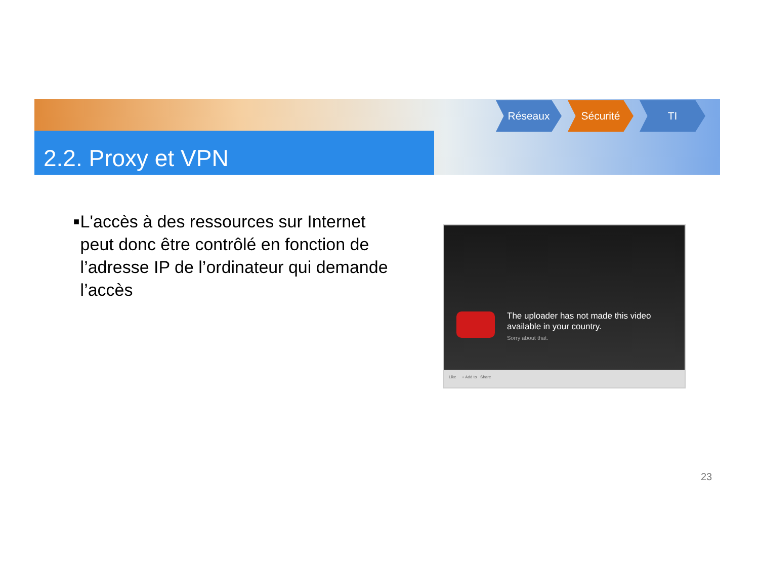2.2. Proxy et VPN
Réseaux Sécurité TI
■ L'accès à des ressources sur Internet peut donc être contrôlé en fonction de l’adresse IP de l’ordinateur qui demande l’accès
The uploader has not made this video
available in your country.
Sorry about that.
Like + Add to Share
23